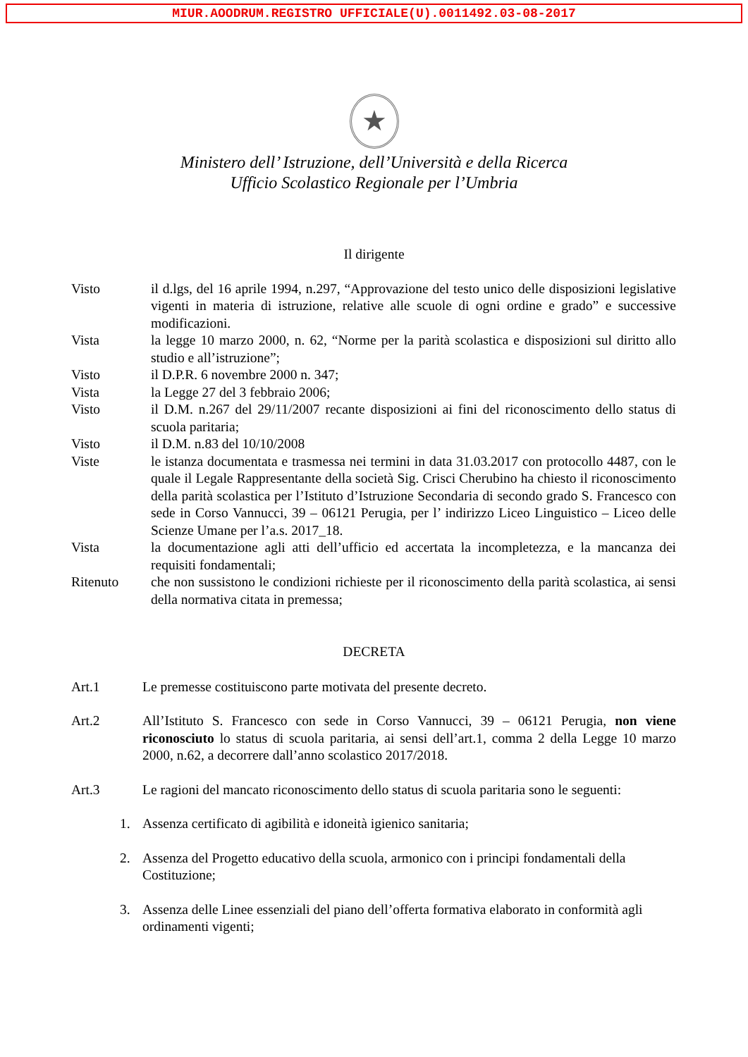MIUR.AOODRUM.REGISTRO UFFICIALE(U).0011492.03-08-2017
★
Ministero dell’ Istruzione, dell’Università e della Ricerca
Ufficio Scolastico Regionale per l’Umbria
Il dirigente
Visto il d.lgs, del 16 aprile 1994, n.297, “Approvazione del testo unico delle disposizioni legislative vigenti in materia di istruzione, relative alle scuole di ogni ordine e grado” e successive modificazioni.
Vista la legge 10 marzo 2000, n. 62, “Norme per la parità scolastica e disposizioni sul diritto allo studio e all’istruzione”;
Visto il D.P.R. 6 novembre 2000 n. 347;
Vista la Legge 27 del 3 febbraio 2006;
Visto il D.M. n.267 del 29/11/2007 recante disposizioni ai fini del riconoscimento dello status di scuola paritaria;
Visto il D.M. n.83 del 10/10/2008
Viste le istanza documentata e trasmessa nei termini in data 31.03.2017 con protocollo 4487, con le quale il Legale Rappresentante della società Sig. Crisci Cherubino ha chiesto il riconoscimento della parità scolastica per l’Istituto d’Istruzione Secondaria di secondo grado S. Francesco con sede in Corso Vannucci, 39 – 06121 Perugia, per l’ indirizzo Liceo Linguistico – Liceo delle Scienze Umane per l’a.s. 2017_18.
Vista la documentazione agli atti dell’ufficio ed accertata la incompletezza, e la mancanza dei requisiti fondamentali;
Ritenuto che non sussistono le condizioni richieste per il riconoscimento della parità scolastica, ai sensi della normativa citata in premessa;
DECRETA
Art.1 Le premesse costituiscono parte motivata del presente decreto.
Art.2 All’Istituto S. Francesco con sede in Corso Vannucci, 39 – 06121 Perugia, non viene riconosciuto lo status di scuola paritaria, ai sensi dell’art.1, comma 2 della Legge 10 marzo 2000, n.62, a decorrere dall’anno scolastico 2017/2018.
Art.3 Le ragioni del mancato riconoscimento dello status di scuola paritaria sono le seguenti:
1. Assenza certificato di agibilità e idoneità igienico sanitaria;
2. Assenza del Progetto educativo della scuola, armonico con i principi fondamentali della Costituzione;
3. Assenza delle Linee essenziali del piano dell’offerta formativa elaborato in conformità agli ordinamenti vigenti;